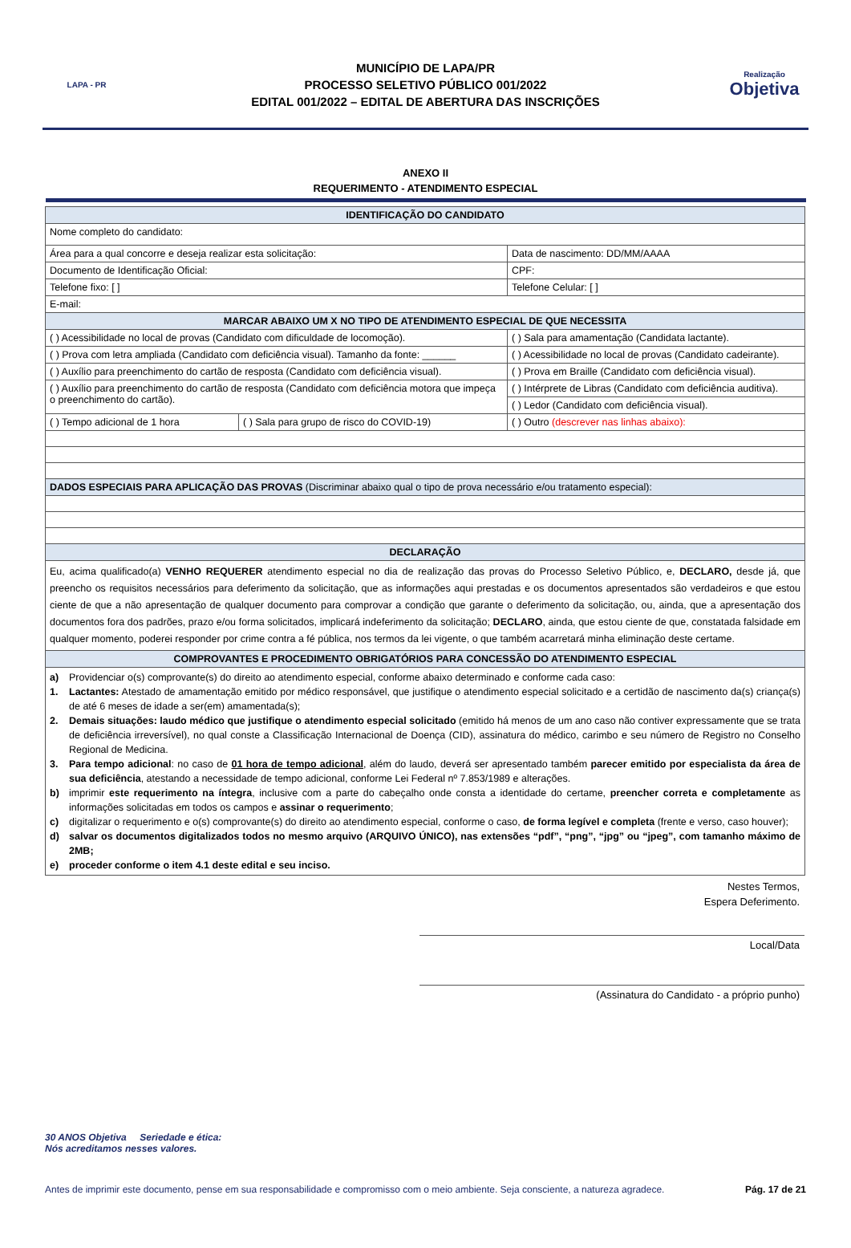LAPA - PR
MUNICÍPIO DE LAPA/PR
PROCESSO SELETIVO PÚBLICO 001/2022
EDITAL 001/2022 – EDITAL DE ABERTURA DAS INSCRIÇÕES
Realização
Objetiva
ANEXO II
REQUERIMENTO - ATENDIMENTO ESPECIAL
| IDENTIFICAÇÃO DO CANDIDATO | | |
| --- | --- | --- |
| Nome completo do candidato: | | |
| Área para a qual concorre e deseja realizar esta solicitação: | | Data de nascimento: DD/MM/AAAA |
| Documento de Identificação Oficial: | | CPF: |
| Telefone fixo: [ ] | | Telefone Celular: [ ] |
| E-mail: | | |
| MARCAR ABAIXO UM X NO TIPO DE ATENDIMENTO ESPECIAL DE QUE NECESSITA | | |
| ( ) Acessibilidade no local de provas (Candidato com dificuldade de locomoção). | | ( ) Sala para amamentação (Candidata lactante). |
| ( ) Prova com letra ampliada (Candidato com deficiência visual). Tamanho da fonte: ______ | | ( ) Acessibilidade no local de provas (Candidato cadeirante). |
| ( ) Auxílio para preenchimento do cartão de resposta (Candidato com deficiência visual). | | ( ) Prova em Braille (Candidato com deficiência visual). |
| ( ) Auxílio para preenchimento do cartão de resposta (Candidato com deficiência motora que impeça o preenchimento do cartão). | | ( ) Intérprete de Libras (Candidato com deficiência auditiva). |
| | | ( ) Ledor (Candidato com deficiência visual). |
| ( ) Tempo adicional de 1 hora | ( ) Sala para grupo de risco do COVID-19) | ( ) Outro (descrever nas linhas abaixo): |
| DADOS ESPECIAIS PARA APLICAÇÃO DAS PROVAS (Discriminar abaixo qual o tipo de prova necessário e/ou tratamento especial): | | |
| DECLARAÇÃO | | |
| Eu, acima qualificado(a) VENHO REQUERER atendimento especial no dia de realização das provas do Processo Seletivo Público, e, DECLARO, desde já, que preencho os requisitos necessários para deferimento da solicitação, que as informações aqui prestadas e os documentos apresentados são verdadeiros e que estou ciente de que a não apresentação de qualquer documento para comprovar a condição que garante o deferimento da solicitação, ou, ainda, que a apresentação dos documentos fora dos padrões, prazo e/ou forma solicitados, implicará indeferimento da solicitação; DECLARO , ainda, que estou ciente de que, constatada falsidade em qualquer momento, poderei responder por crime contra a fé pública, nos termos da lei vigente, o que também acarretará minha eliminação deste certame. | | |
| COMPROVANTES E PROCEDIMENTO OBRIGATÓRIOS PARA CONCESSÃO DO ATENDIMENTO ESPECIAL | | |
| a) Providenciar o(s) comprovante(s) do direito ao atendimento especial, conforme abaixo determinado e conforme cada caso: 1. Lactantes: Atestado de amamentação emitido por médico responsável, que justifique o atendimento especial solicitado e a certidão de nascimento da(s) criança(s) de até 6 meses de idade a ser(em) amamentada(s); 2. Demais situações: laudo médico que justifique o atendimento especial solicitado (emitido há menos de um ano caso não contiver expressamente que se trata de deficiência irreversível), no qual conste a Classificação Internacional de Doença (CID), assinatura do médico, carimbo e seu número de Registro no Conselho Regional de Medicina. 3. Para tempo adicional : no caso de 01 hora de tempo adicional , além do laudo, deverá ser apresentado também parecer emitido por especialista da área de sua deficiência , atestando a necessidade de tempo adicional, conforme Lei Federal nº 7.853/1989 e alterações. b) imprimir este requerimento na íntegra , inclusive com a parte do cabeçalho onde consta a identidade do certame, preencher correta e completamente as informações solicitadas em todos os campos e assinar o requerimento ; c) digitalizar o requerimento e o(s) comprovante(s) do direito ao atendimento especial, conforme o caso, de forma legível e completa (frente e verso, caso houver); d) salvar os documentos digitalizados todos no mesmo arquivo (ARQUIVO ÚNICO), nas extensões “pdf”, “png”, “jpg” ou “jpeg”, com tamanho máximo de 2MB; e) proceder conforme o item 4.1 deste edital e seu inciso. | | |
Nestes Termos,
Espera Deferimento.
Local/Data
(Assinatura do Candidato - a próprio punho)
30 ANOS Objetiva Seriedade e ética:
Nós acreditamos nesses valores.
Antes de imprimir este documento, pense em sua responsabilidade e compromisso com o meio ambiente. Seja consciente, a natureza agradece. Pág. 17 de 21